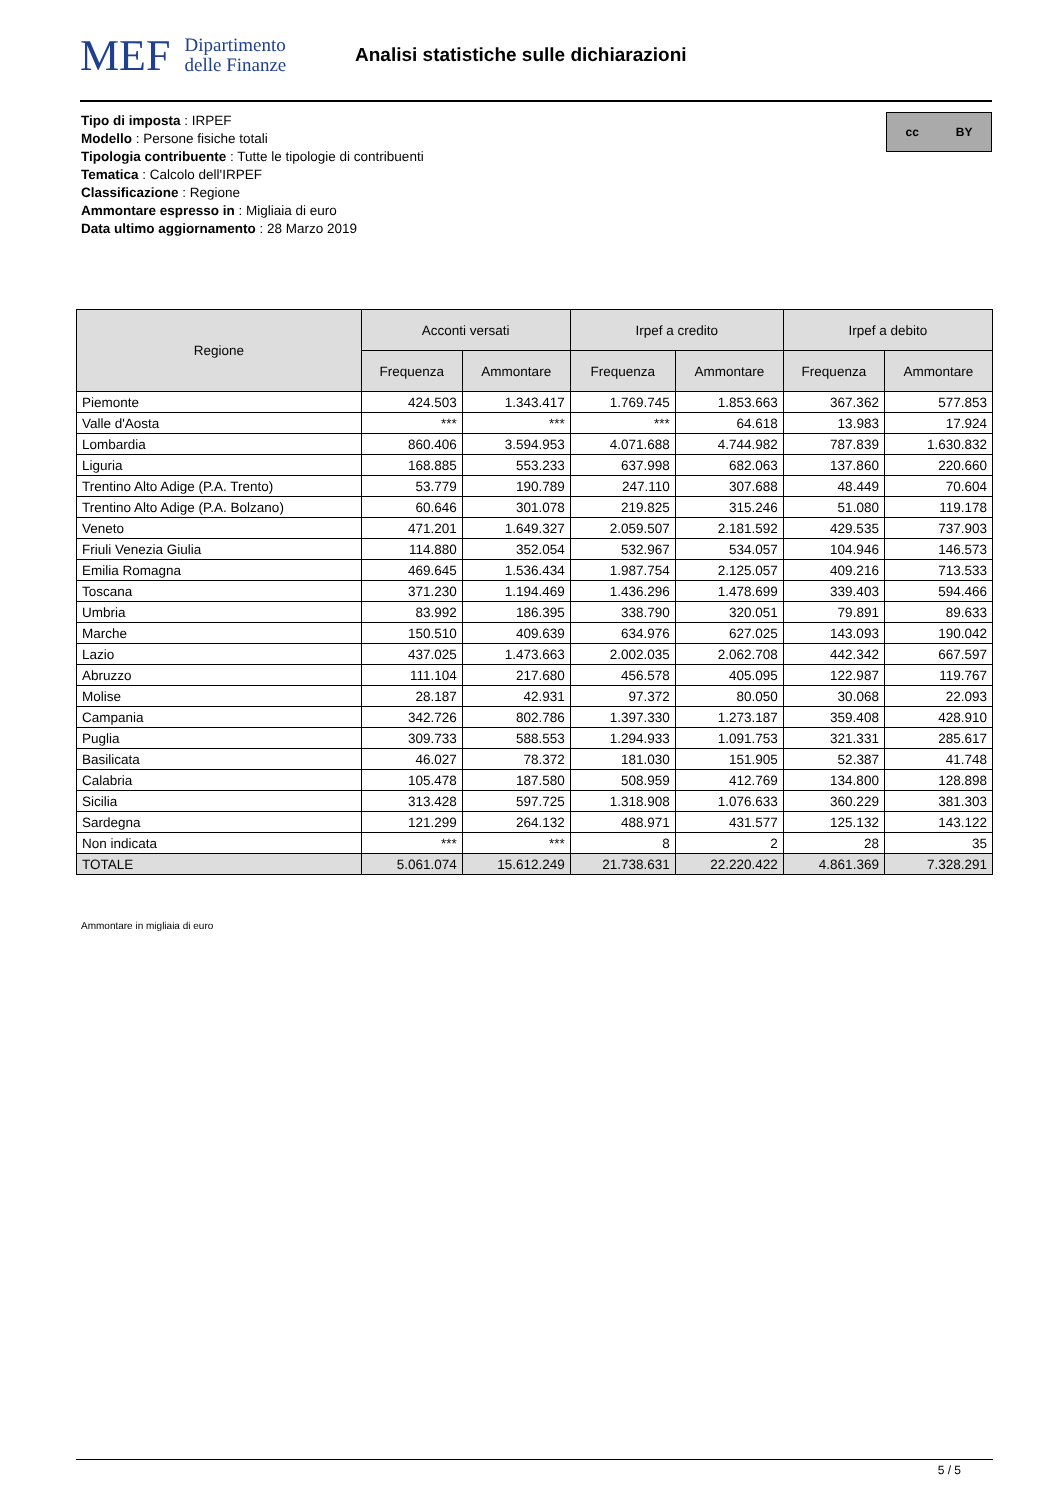MEF Dipartimento
delle Finanze
Analisi statistiche sulle dichiarazioni
Tipo di imposta : IRPEF
Modello : Persone fisiche totali
Tipologia contribuente : Tutte le tipologie di contribuenti
Tematica : Calcolo dell'IRPEF
Classificazione : Regione
Ammontare espresso in : Migliaia di euro
Data ultimo aggiornamento : 28 Marzo 2019
cc BY
| Regione | Acconti versati | | Irpef a credito | | Irpef a debito | |
| --- | --- | --- | --- | --- | --- | --- |
| | Frequenza | Ammontare | Frequenza | Ammontare | Frequenza | Ammontare |
| Piemonte | 424.503 | 1.343.417 | 1.769.745 | 1.853.663 | 367.362 | 577.853 |
| Valle d'Aosta | *** | *** | *** | 64.618 | 13.983 | 17.924 |
| Lombardia | 860.406 | 3.594.953 | 4.071.688 | 4.744.982 | 787.839 | 1.630.832 |
| Liguria | 168.885 | 553.233 | 637.998 | 682.063 | 137.860 | 220.660 |
| Trentino Alto Adige (P.A. Trento) | 53.779 | 190.789 | 247.110 | 307.688 | 48.449 | 70.604 |
| Trentino Alto Adige (P.A. Bolzano) | 60.646 | 301.078 | 219.825 | 315.246 | 51.080 | 119.178 |
| Veneto | 471.201 | 1.649.327 | 2.059.507 | 2.181.592 | 429.535 | 737.903 |
| Friuli Venezia Giulia | 114.880 | 352.054 | 532.967 | 534.057 | 104.946 | 146.573 |
| Emilia Romagna | 469.645 | 1.536.434 | 1.987.754 | 2.125.057 | 409.216 | 713.533 |
| Toscana | 371.230 | 1.194.469 | 1.436.296 | 1.478.699 | 339.403 | 594.466 |
| Umbria | 83.992 | 186.395 | 338.790 | 320.051 | 79.891 | 89.633 |
| Marche | 150.510 | 409.639 | 634.976 | 627.025 | 143.093 | 190.042 |
| Lazio | 437.025 | 1.473.663 | 2.002.035 | 2.062.708 | 442.342 | 667.597 |
| Abruzzo | 111.104 | 217.680 | 456.578 | 405.095 | 122.987 | 119.767 |
| Molise | 28.187 | 42.931 | 97.372 | 80.050 | 30.068 | 22.093 |
| Campania | 342.726 | 802.786 | 1.397.330 | 1.273.187 | 359.408 | 428.910 |
| Puglia | 309.733 | 588.553 | 1.294.933 | 1.091.753 | 321.331 | 285.617 |
| Basilicata | 46.027 | 78.372 | 181.030 | 151.905 | 52.387 | 41.748 |
| Calabria | 105.478 | 187.580 | 508.959 | 412.769 | 134.800 | 128.898 |
| Sicilia | 313.428 | 597.725 | 1.318.908 | 1.076.633 | 360.229 | 381.303 |
| Sardegna | 121.299 | 264.132 | 488.971 | 431.577 | 125.132 | 143.122 |
| Non indicata | *** | *** | 8 | 2 | 28 | 35 |
| TOTALE | 5.061.074 | 15.612.249 | 21.738.631 | 22.220.422 | 4.861.369 | 7.328.291 |
Ammontare in migliaia di euro
5 / 5